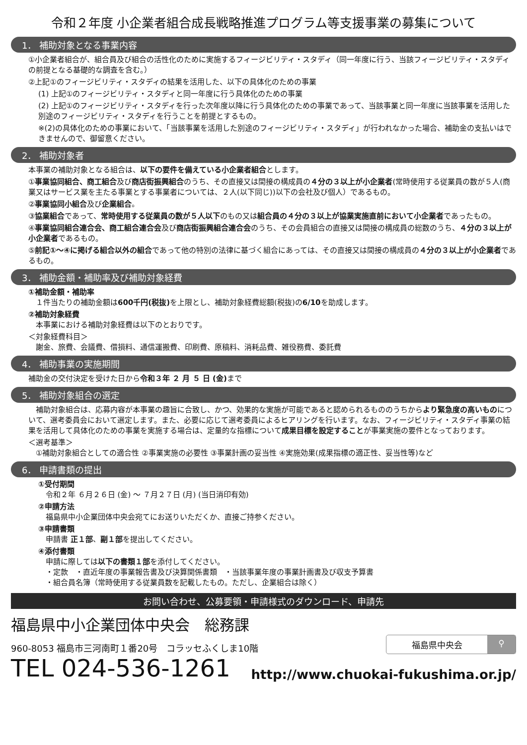令和２年度 小企業者組合成長戦略推進プログラム等支援事業の募集について
1． 補助対象となる事業内容
①小企業者組合が、組合員及び組合の活性化のために実施するフィージビリティ・スタディ（同一年度に行う、当該フィージビリティ・スタディの前提となる基礎的な調査を含む。）
②上記①のフィージビリティ・スタディの結果を活用した、以下の具体化のための事業
(1) 上記①のフィージビリティ・スタディと同一年度に行う具体化のための事業
(2) 上記①のフィージビリティ・スタディを行った次年度以降に行う具体化のための事業であって、当該事業と同一年度に当該事業を活用した別途のフィージビリティ・スタディを行うことを前提とするもの。
※(2)の具体化のための事業において、「当該事業を活用した別途のフィージビリティ・スタディ」が行われなかった場合、補助金の支払いはできませんので、御留意ください。
2． 補助対象者
本事業の補助対象となる組合は、以下の要件を備えている小企業者組合とします。
①事業協同組合、商工組合及び商店街振興組合のうち、その直接又は間接の構成員の４分の３以上が小企業者(常時使用する従業員の数が５人(商業又はサービス業を主たる事業とする事業者については、２人(以下同じ))以下の会社及び個人）であるもの。
②事業協同小組合及び企業組合。
③協業組合であって、常時使用する従業員の数が５人以下のもの又は組合員の４分の３以上が協業実施直前において小企業者であったもの。
④事業協同組合連合会、商工組合連合会及び商店街振興組合連合会のうち、その会員組合の直接又は間接の構成員の総数のうち、４分の３以上が小企業者であるもの。
⑤前記①～④に掲げる組合以外の組合であって他の特別の法律に基づく組合にあっては、その直接又は間接の構成員の４分の３以上が小企業者であるもの。
3． 補助金額・補助率及び補助対象経費
①補助金額・補助率
　１件当たりの補助金額は600千円(税抜) を上限とし、補助対象経費総額(税抜)の6/10を助成します。
②補助対象経費
　本事業における補助対象経費は以下のとおりです。
＜対象経費科目＞
　謝金、旅費、会議費、借損料、通信運搬費、印刷費、原稿料、消耗品費、雑役務費、委託費
4． 補助事業の実施期間
補助金の交付決定を受けた日から令和３年 ２ 月 ５ 日 (金) まで
5． 補助対象組合の選定
　補助対象組合は、応募内容が本事業の趣旨に合致し、かつ、効果的な実施が可能であると認められるもののうちからより緊急度の高いものについて、選考委員会において選定します。また、必要に応じて選考委員によるヒアリングを行います。なお、フィージビリティ・スタディ事業の結果を活用して具体化のための事業を実施する場合は、定量的な指標について成果目標を設定することが事業実施の要件となっております。
＜選考基準＞
　①補助対象組合としての適合性 ②事業実施の必要性 ③事業計画の妥当性 ④実施効果(成果指標の適正性、妥当性等)など
6． 申請書類の提出
①受付期間
　令和２年 ６月２６日 (金) ～ ７月２７日 (月) (当日消印有効)
②申請方法
　福島県中小企業団体中央会宛てにお送りいただくか、直接ご持参ください。
③申請書類
　申請書 正１部、副１部を提出してください。
④添付書類
　申請に際しては以下の書類１部を添付してください。
　・定款　・直近年度の事業報告書及び決算関係書類　・当該事業年度の事業計画書及び収支予算書
　・組合員名簿（常時使用する従業員数を記載したもの。ただし、企業組合は除く）
お問い合わせ、公募要領・申請様式のダウンロード、申請先
福島県中小企業団体中央会　総務課
960-8053 福島市三河南町１番20号　コラッセふくしま10階
福島県中央会 ⚲
TEL 024-536-1261
http://www.chuokai-fukushima.or.jp/